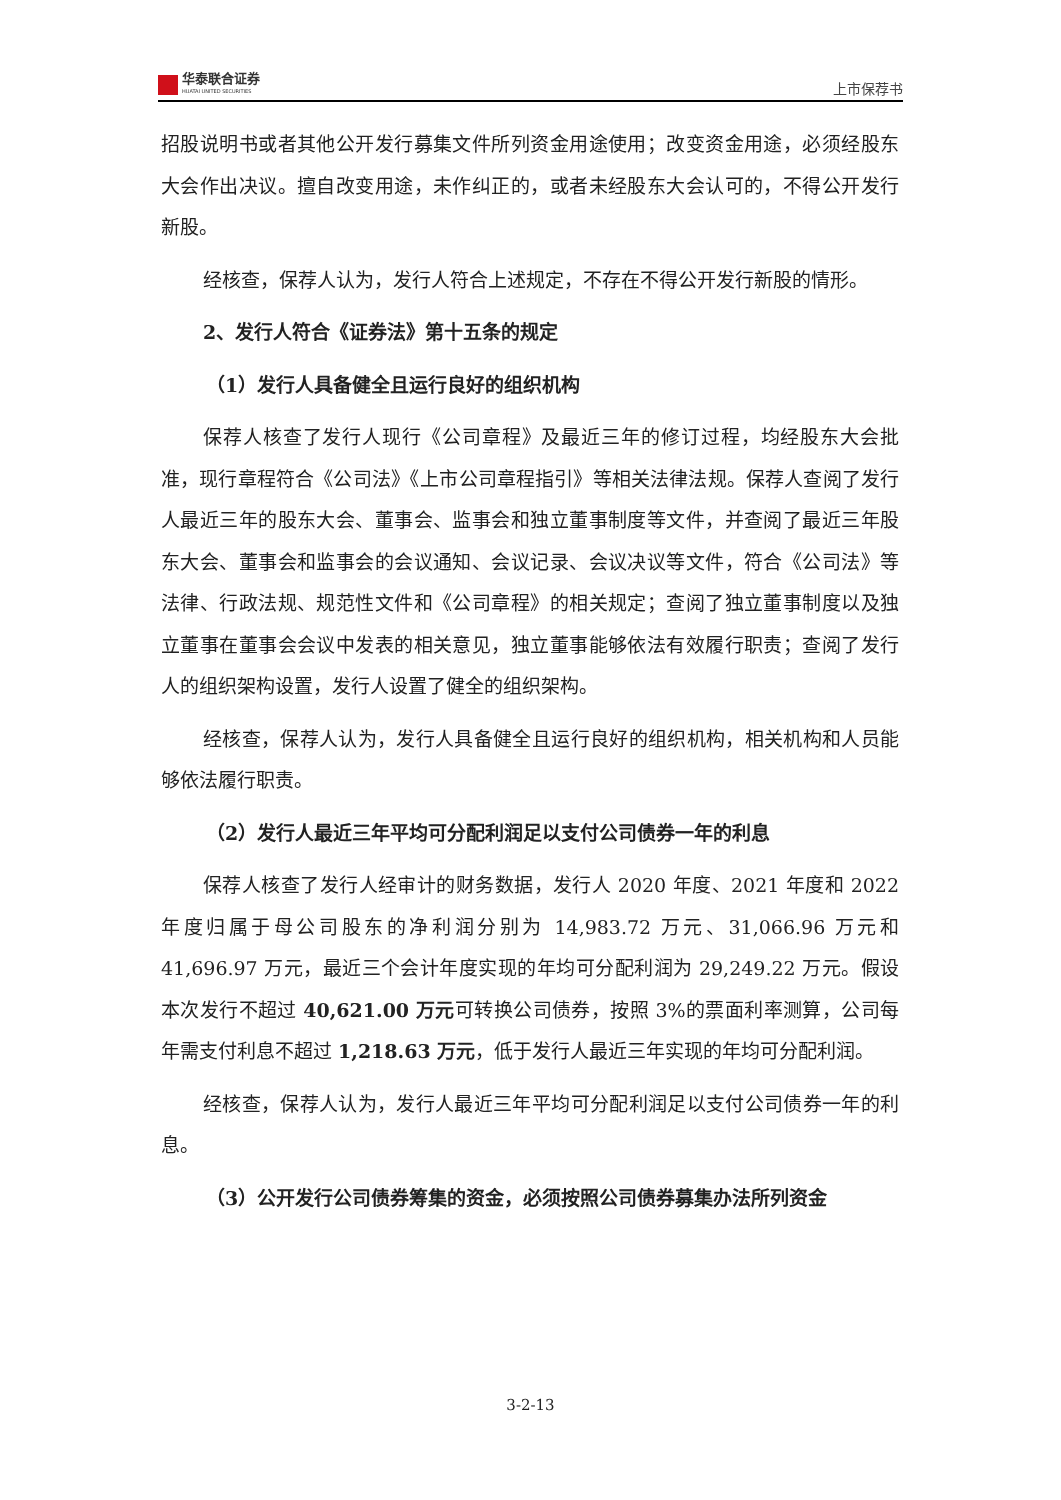华泰联合证券
HUATAI UNITED SECURITIES
上市保荐书
招股说明书或者其他公开发行募集文件所列资金用途使用；改变资金用途，必须经股东大会作出决议。擅自改变用途，未作纠正的，或者未经股东大会认可的，不得公开发行新股。
经核查，保荐人认为，发行人符合上述规定，不存在不得公开发行新股的情形。
2、发行人符合《证券法》第十五条的规定
（1）发行人具备健全且运行良好的组织机构
保荐人核查了发行人现行《公司章程》及最近三年的修订过程，均经股东大会批准，现行章程符合《公司法》《上市公司章程指引》等相关法律法规。保荐人查阅了发行人最近三年的股东大会、董事会、监事会和独立董事制度等文件，并查阅了最近三年股东大会、董事会和监事会的会议通知、会议记录、会议决议等文件，符合《公司法》等法律、行政法规、规范性文件和《公司章程》的相关规定；查阅了独立董事制度以及独立董事在董事会会议中发表的相关意见，独立董事能够依法有效履行职责；查阅了发行人的组织架构设置，发行人设置了健全的组织架构。
经核查，保荐人认为，发行人具备健全且运行良好的组织机构，相关机构和人员能够依法履行职责。
（2）发行人最近三年平均可分配利润足以支付公司债券一年的利息
保荐人核查了发行人经审计的财务数据，发行人 2020 年度、2021 年度和 2022 年度归属于母公司股东的净利润分别为 14,983.72 万元、31,066.96 万元和 41,696.97 万元，最近三个会计年度实现的年均可分配利润为 29,249.22 万元。假设本次发行不超过 40,621.00 万元可转换公司债券，按照 3%的票面利率测算，公司每年需支付利息不超过 1,218.63 万元，低于发行人最近三年实现的年均可分配利润。
经核查，保荐人认为，发行人最近三年平均可分配利润足以支付公司债券一年的利息。
（3）公开发行公司债券筹集的资金，必须按照公司债券募集办法所列资金
3-2-13